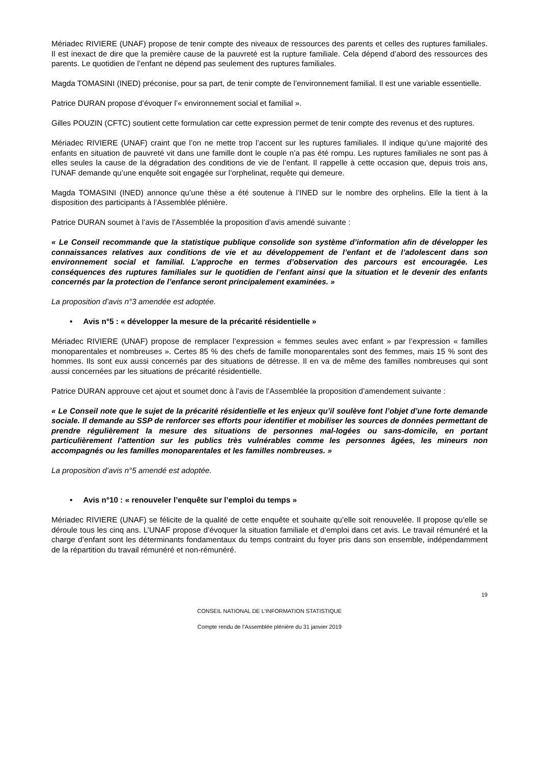Mériadec RIVIERE (UNAF) propose de tenir compte des niveaux de ressources des parents et celles des ruptures familiales. Il est inexact de dire que la première cause de la pauvreté est la rupture familiale. Cela dépend d’abord des ressources des parents. Le quotidien de l’enfant ne dépend pas seulement des ruptures familiales.
Magda TOMASINI (INED) préconise, pour sa part, de tenir compte de l’environnement familial. Il est une variable essentielle.
Patrice DURAN propose d’évoquer l’« environnement social et familial ».
Gilles POUZIN (CFTC) soutient cette formulation car cette expression permet de tenir compte des revenus et des ruptures.
Mériadec RIVIERE (UNAF) craint que l’on ne mette trop l’accent sur les ruptures familiales. Il indique qu’une majorité des enfants en situation de pauvreté vit dans une famille dont le couple n’a pas été rompu. Les ruptures familiales ne sont pas à elles seules la cause de la dégradation des conditions de vie de l’enfant. Il rappelle à cette occasion que, depuis trois ans, l’UNAF demande qu’une enquête soit engagée sur l’orphelinat, requête qui demeure.
Magda TOMASINI (INED) annonce qu’une thèse a été soutenue à l’INED sur le nombre des orphelins. Elle la tient à la disposition des participants à l’Assemblée plénière.
Patrice DURAN soumet à l’avis de l’Assemblée la proposition d’avis amendé suivante :
« Le Conseil recommande que la statistique publique consolide son système d’information afin de développer les connaissances relatives aux conditions de vie et au développement de l’enfant et de l’adolescent dans son environnement social et familial. L’approche en termes d’observation des parcours est encouragée. Les conséquences des ruptures familiales sur le quotidien de l’enfant ainsi que la situation et le devenir des enfants concernés par la protection de l’enfance seront principalement examinées. »
La proposition d’avis n°3 amendée est adoptée.
• Avis n°5 : « développer la mesure de la précarité résidentielle »
Mériadec RIVIERE (UNAF) propose de remplacer l’expression « femmes seules avec enfant » par l’expression « familles monoparentales et nombreuses ». Certes 85 % des chefs de famille monoparentales sont des femmes, mais 15 % sont des hommes. Ils sont eux aussi concernés par des situations de détresse. Il en va de même des familles nombreuses qui sont aussi concernées par les situations de précarité résidentielle.
Patrice DURAN approuve cet ajout et soumet donc à l’avis de l’Assemblée la proposition d’amendement suivante :
« Le Conseil note que le sujet de la précarité résidentielle et les enjeux qu’il soulève font l’objet d’une forte demande sociale. Il demande au SSP de renforcer ses efforts pour identifier et mobiliser les sources de données permettant de prendre régulièrement la mesure des situations de personnes mal-logées ou sans-domicile, en portant particulièrement l’attention sur les publics très vulnérables comme les personnes âgées, les mineurs non accompagnés ou les familles monoparentales et les familles nombreuses. »
La proposition d’avis n°5 amendé est adoptée.
• Avis n°10 : « renouveler l’enquête sur l’emploi du temps »
Mériadec RIVIERE (UNAF) se félicite de la qualité de cette enquête et souhaite qu’elle soit renouvelée. Il propose qu’elle se déroule tous les cinq ans. L’UNAF propose d’évoquer la situation familiale et d’emploi dans cet avis. Le travail rémunéré et la charge d’enfant sont les déterminants fondamentaux du temps contraint du foyer pris dans son ensemble, indépendamment de la répartition du travail rémunéré et non-rémunéré.
19
CONSEIL NATIONAL DE L’INFORMATION STATISTIQUE
Compte rendu de l’Assemblée plénière du 31 janvier 2019